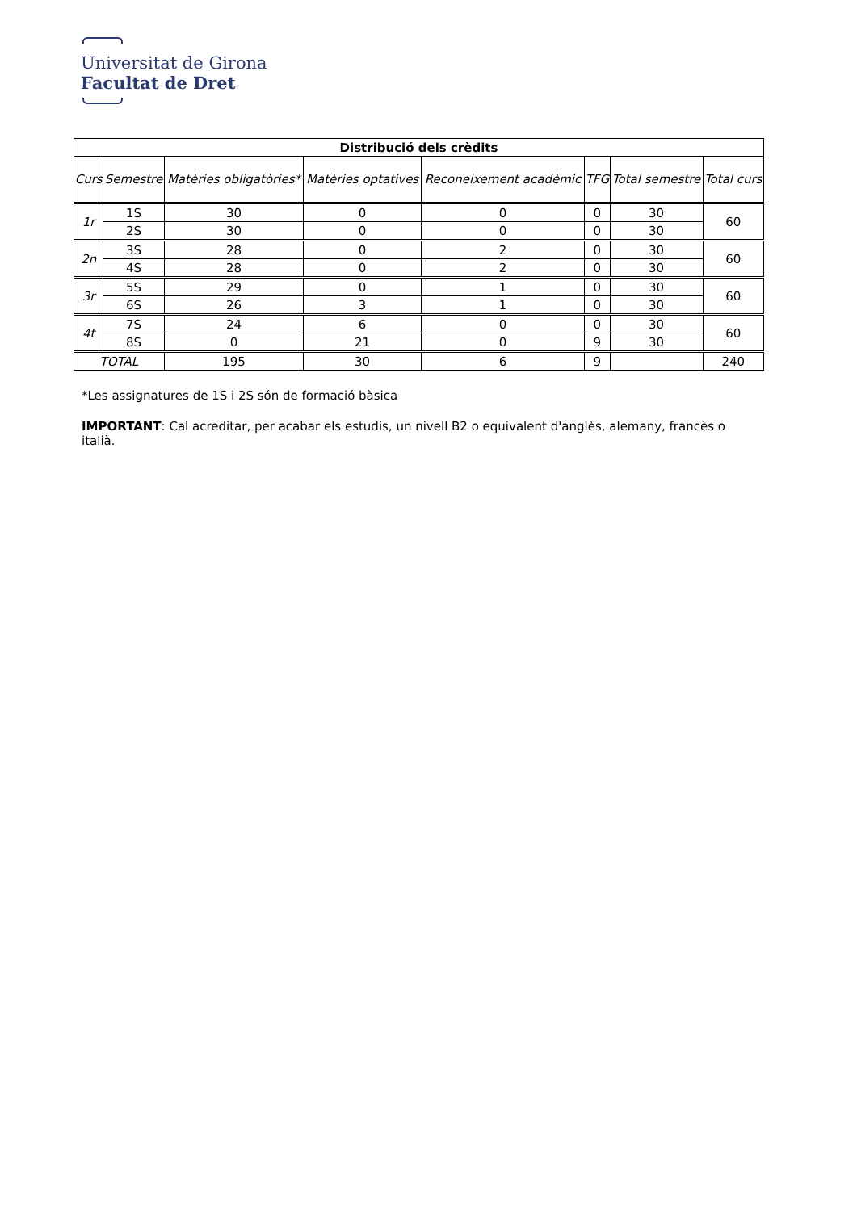Universitat de Girona
Facultat de Dret
| Distribució dels crèdits | | | | | | | |
| --- | --- | --- | --- | --- | --- | --- | --- |
| Curs | Semestre | Matèries obligatòries* | Matèries optatives | Reconeixement acadèmic | TFG | Total semestre | Total curs |
| 1r | 1S | 30 | 0 | 0 | 0 | 30 | 60 |
| | 2S | 30 | 0 | 0 | 0 | 30 | |
| 2n | 3S | 28 | 0 | 2 | 0 | 30 | 60 |
| | 4S | 28 | 0 | 2 | 0 | 30 | |
| 3r | 5S | 29 | 0 | 1 | 0 | 30 | 60 |
| | 6S | 26 | 3 | 1 | 0 | 30 | |
| 4t | 7S | 24 | 6 | 0 | 0 | 30 | 60 |
| | 8S | 0 | 21 | 0 | 9 | 30 | |
| TOTAL | | 195 | 30 | 6 | 9 | | 240 |
*Les assignatures de 1S i 2S són de formació bàsica
IMPORTANT: Cal acreditar, per acabar els estudis, un nivell B2 o equivalent d'anglès, alemany, francès o italià.